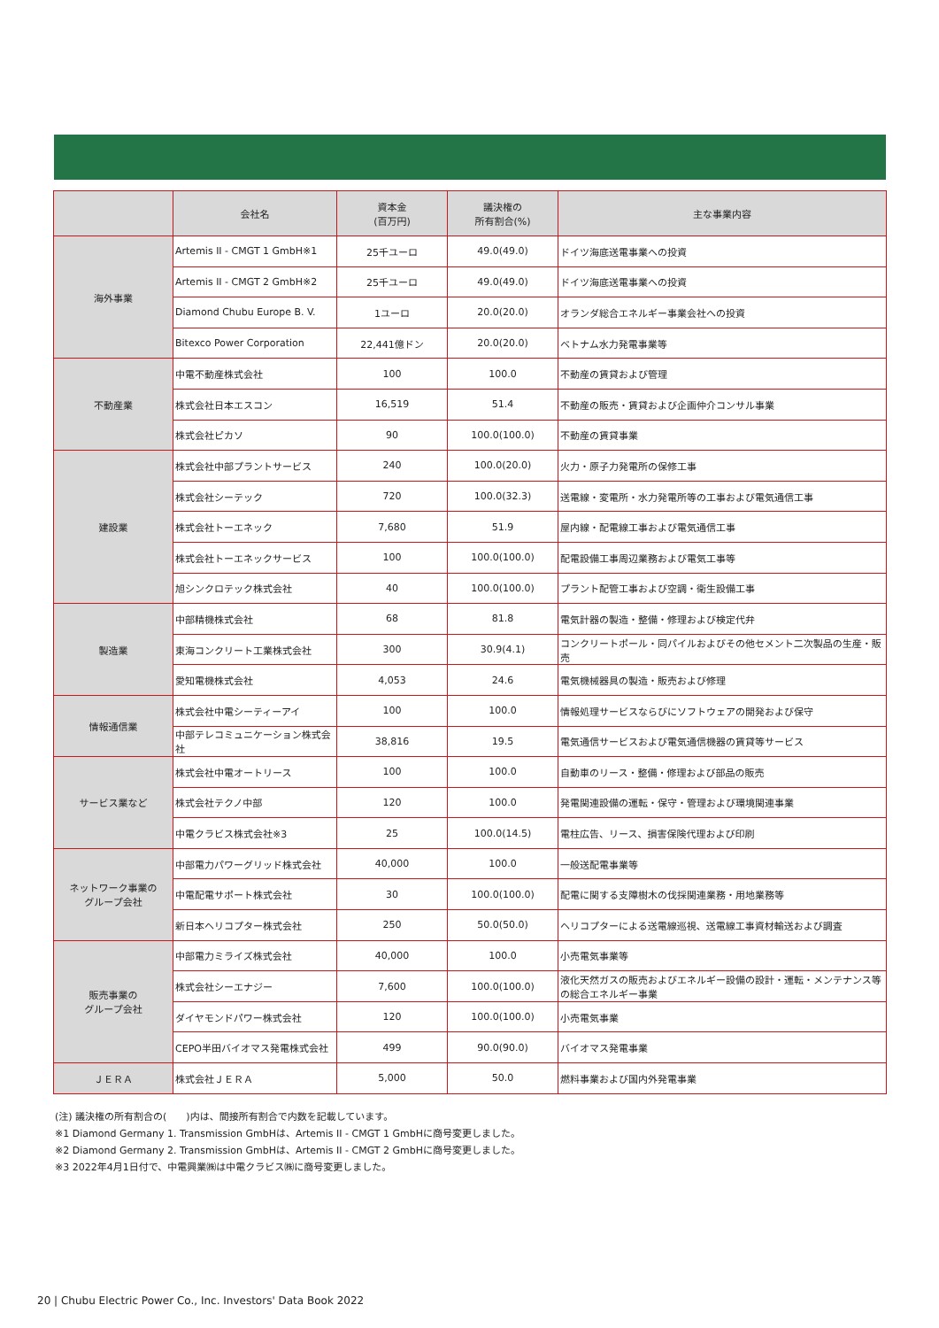| | 会社名 | 資本金 (百万円) | 議決権の 所有割合(%) | 主な事業内容 |
| --- | --- | --- | --- | --- |
| 海外事業 | Artemis II - CMGT 1 GmbH※1 | 25千ユーロ | 49.0(49.0) | ドイツ海底送電事業への投資 |
| | Artemis II - CMGT 2 GmbH※2 | 25千ユーロ | 49.0(49.0) | ドイツ海底送電事業への投資 |
| | Diamond Chubu Europe B. V. | 1ユーロ | 20.0(20.0) | オランダ総合エネルギー事業会社への投資 |
| | Bitexco Power Corporation | 22,441億ドン | 20.0(20.0) | ベトナム水力発電事業等 |
| 不動産業 | 中電不動産株式会社 | 100 | 100.0 | 不動産の賃貸および管理 |
| | 株式会社日本エスコン | 16,519 | 51.4 | 不動産の販売・賃貸および企画仲介コンサル事業 |
| | 株式会社ピカソ | 90 | 100.0(100.0) | 不動産の賃貸事業 |
| 建設業 | 株式会社中部プラントサービス | 240 | 100.0(20.0) | 火力・原子力発電所の保修工事 |
| | 株式会社シーテック | 720 | 100.0(32.3) | 送電線・変電所・水力発電所等の工事および電気通信工事 |
| | 株式会社トーエネック | 7,680 | 51.9 | 屋内線・配電線工事および電気通信工事 |
| | 株式会社トーエネックサービス | 100 | 100.0(100.0) | 配電設備工事周辺業務および電気工事等 |
| | 旭シンクロテック株式会社 | 40 | 100.0(100.0) | プラント配管工事および空調・衛生設備工事 |
| 製造業 | 中部精機株式会社 | 68 | 81.8 | 電気計器の製造・整備・修理および検定代弁 |
| | 東海コンクリート工業株式会社 | 300 | 30.9(4.1) | コンクリートポール・同パイルおよびその他セメント二次製品の生産・販売 |
| | 愛知電機株式会社 | 4,053 | 24.6 | 電気機械器具の製造・販売および修理 |
| 情報通信業 | 株式会社中電シーティーアイ | 100 | 100.0 | 情報処理サービスならびにソフトウェアの開発および保守 |
| | 中部テレコミュニケーション株式会社 | 38,816 | 19.5 | 電気通信サービスおよび電気通信機器の賃貸等サービス |
| サービス業など | 株式会社中電オートリース | 100 | 100.0 | 自動車のリース・整備・修理および部品の販売 |
| | 株式会社テクノ中部 | 120 | 100.0 | 発電関連設備の運転・保守・管理および環境関連事業 |
| | 中電クラビス株式会社※3 | 25 | 100.0(14.5) | 電柱広告、リース、損害保険代理および印刷 |
| ネットワーク事業の グループ会社 | 中部電力パワーグリッド株式会社 | 40,000 | 100.0 | 一般送配電事業等 |
| | 中電配電サポート株式会社 | 30 | 100.0(100.0) | 配電に関する支障樹木の伐採関連業務・用地業務等 |
| | 新日本ヘリコプター株式会社 | 250 | 50.0(50.0) | ヘリコプターによる送電線巡視、送電線工事資材輸送および調査 |
| 販売事業の グループ会社 | 中部電力ミライズ株式会社 | 40,000 | 100.0 | 小売電気事業等 |
| | 株式会社シーエナジー | 7,600 | 100.0(100.0) | 液化天然ガスの販売およびエネルギー設備の設計・運転・メンテナンス等の総合エネルギー事業 |
| | ダイヤモンドパワー株式会社 | 120 | 100.0(100.0) | 小売電気事業 |
| | CEPO半田バイオマス発電株式会社 | 499 | 90.0(90.0) | バイオマス発電事業 |
| ＪＥＲＡ | 株式会社ＪＥＲＡ | 5,000 | 50.0 | 燃料事業および国内外発電事業 |
(注) 議決権の所有割合の(　　)内は、間接所有割合で内数を記載しています。
※1 Diamond Germany 1. Transmission GmbHは、Artemis II - CMGT 1 GmbHに商号変更しました。
※2 Diamond Germany 2. Transmission GmbHは、Artemis II - CMGT 2 GmbHに商号変更しました。
※3 2022年4月1日付で、中電興業㈱は中電クラビス㈱に商号変更しました。
20 | Chubu Electric Power Co., Inc. Investors' Data Book 2022